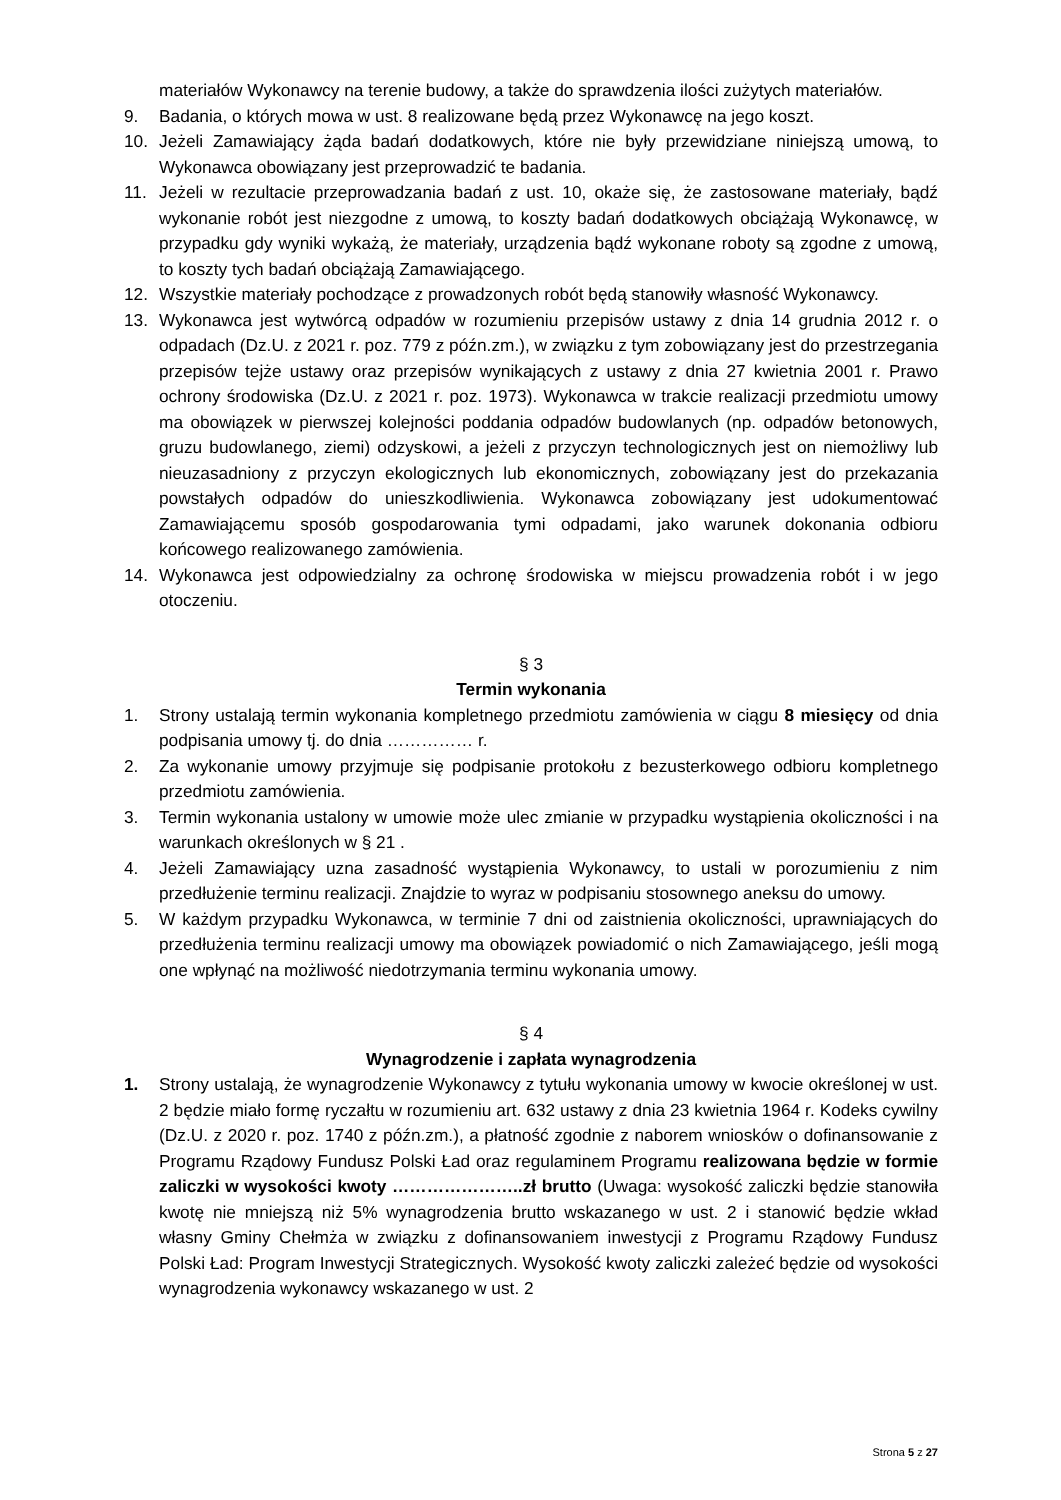materiałów Wykonawcy na terenie budowy, a także do sprawdzenia ilości zużytych materiałów.
9. Badania, o których mowa w ust. 8 realizowane będą przez Wykonawcę na jego koszt.
10. Jeżeli Zamawiający żąda badań dodatkowych, które nie były przewidziane niniejszą umową, to Wykonawca obowiązany jest przeprowadzić te badania.
11. Jeżeli w rezultacie przeprowadzania badań z ust. 10, okaże się, że zastosowane materiały, bądź wykonanie robót jest niezgodne z umową, to koszty badań dodatkowych obciążają Wykonawcę, w przypadku gdy wyniki wykażą, że materiały, urządzenia bądź wykonane roboty są zgodne z umową, to koszty tych badań obciążają Zamawiającego.
12. Wszystkie materiały pochodzące z prowadzonych robót będą stanowiły własność Wykonawcy.
13. Wykonawca jest wytwórcą odpadów w rozumieniu przepisów ustawy z dnia 14 grudnia 2012 r. o odpadach (Dz.U. z 2021 r. poz. 779 z późn.zm.), w związku z tym zobowiązany jest do przestrzegania przepisów tejże ustawy oraz przepisów wynikających z ustawy z dnia 27 kwietnia 2001 r. Prawo ochrony środowiska (Dz.U. z 2021 r. poz. 1973). Wykonawca w trakcie realizacji przedmiotu umowy ma obowiązek w pierwszej kolejności poddania odpadów budowlanych (np. odpadów betonowych, gruzu budowlanego, ziemi) odzyskowi, a jeżeli z przyczyn technologicznych jest on niemożliwy lub nieuzasadniony z przyczyn ekologicznych lub ekonomicznych, zobowiązany jest do przekazania powstałych odpadów do unieszkodliwienia. Wykonawca zobowiązany jest udokumentować Zamawiającemu sposób gospodarowania tymi odpadami, jako warunek dokonania odbioru końcowego realizowanego zamówienia.
14. Wykonawca jest odpowiedzialny za ochronę środowiska w miejscu prowadzenia robót i w jego otoczeniu.
§ 3
Termin wykonania
1. Strony ustalają termin wykonania kompletnego przedmiotu zamówienia w ciągu 8 miesięcy od dnia podpisania umowy tj. do dnia …………… r.
2. Za wykonanie umowy przyjmuje się podpisanie protokołu z bezusterkowego odbioru kompletnego przedmiotu zamówienia.
3. Termin wykonania ustalony w umowie może ulec zmianie w przypadku wystąpienia okoliczności i na warunkach określonych w § 21 .
4. Jeżeli Zamawiający uzna zasadność wystąpienia Wykonawcy, to ustali w porozumieniu z nim przedłużenie terminu realizacji. Znajdzie to wyraz w podpisaniu stosownego aneksu do umowy.
5. W każdym przypadku Wykonawca, w terminie 7 dni od zaistnienia okoliczności, uprawniających do przedłużenia terminu realizacji umowy ma obowiązek powiadomić o nich Zamawiającego, jeśli mogą one wpłynąć na możliwość niedotrzymania terminu wykonania umowy.
§ 4
Wynagrodzenie i zapłata wynagrodzenia
1. Strony ustalają, że wynagrodzenie Wykonawcy z tytułu wykonania umowy w kwocie określonej w ust. 2 będzie miało formę ryczałtu w rozumieniu art. 632 ustawy z dnia 23 kwietnia 1964 r. Kodeks cywilny (Dz.U. z 2020 r. poz. 1740 z późn.zm.), a płatność zgodnie z naborem wniosków o dofinansowanie z Programu Rządowy Fundusz Polski Ład oraz regulaminem Programu realizowana będzie w formie zaliczki w wysokości kwoty …………………..zł brutto (Uwaga: wysokość zaliczki będzie stanowiła kwotę nie mniejszą niż 5% wynagrodzenia brutto wskazanego w ust. 2 i stanowić będzie wkład własny Gminy Chełmża w związku z dofinansowaniem inwestycji z Programu Rządowy Fundusz Polski Ład: Program Inwestycji Strategicznych. Wysokość kwoty zaliczki zależeć będzie od wysokości wynagrodzenia wykonawcy wskazanego w ust. 2
Strona 5 z 27